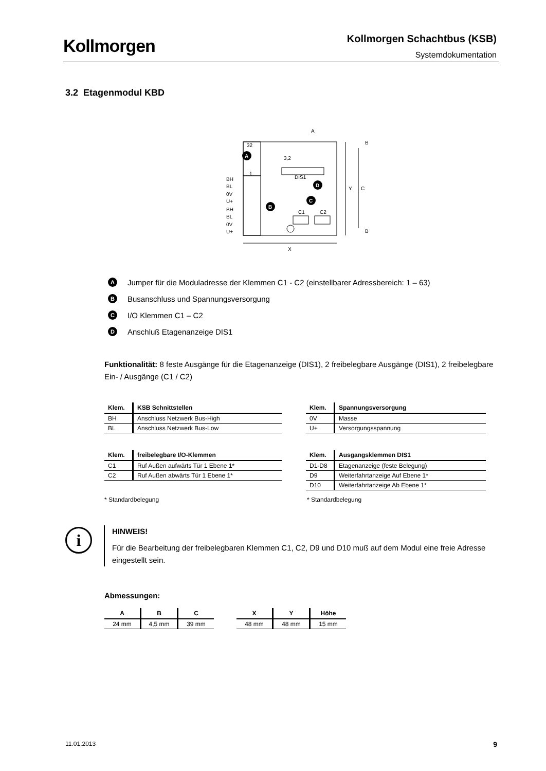Kollmorgen Kollmorgen Schachtbus (KSB)
Systemdokumentation
3.2 Etagenmodul KBD
32
1
A
BH
BL
0V
U+
BH
BL
0V
U+
DIS1
D
C
B
C1
C2
A
3,2
X
Y
C
B
B
A Jumper für die Moduladresse der Klemmen C1 - C2 (einstellbarer Adressbereich: 1 – 63)
B Busanschluss und Spannungsversorgung
C I/O Klemmen C1 – C2
D Anschluß Etagenanzeige DIS1
Funktionalität: 8 feste Ausgänge für die Etagenanzeige (DIS1), 2 freibelegbare Ausgänge (DIS1), 2 freibelegbare Ein- / Ausgänge (C1 / C2)
| Klem. | KSB Schnittstellen |
| --- | --- |
| BH | Anschluss Netzwerk Bus-High |
| BL | Anschluss Netzwerk Bus-Low |
| Klem. | Spannungsversorgung |
| --- | --- |
| 0V | Masse |
| U+ | Versorgungsspannung |
| Klem. | freibelegbare I/O-Klemmen |
| --- | --- |
| C1 | Ruf Außen aufwärts Tür 1 Ebene 1* |
| C2 | Ruf Außen abwärts Tür 1 Ebene 1* |
| Klem. | Ausgangsklemmen DIS1 |
| --- | --- |
| D1-D8 | Etagenanzeige (feste Belegung) |
| D9 | Weiterfahrtanzeige Auf Ebene 1* |
| D10 | Weiterfahrtanzeige Ab Ebene 1* |
* Standardbelegung * Standardbelegung
i
HINWEIS!
Für die Bearbeitung der freibelegbaren Klemmen C1, C2, D9 und D10 muß auf dem Modul eine freie Adresse eingestellt sein.
Abmessungen:
| A | B | C |
| --- | --- | --- |
| 24 mm | 4,5 mm | 39 mm |
| X | Y | Höhe |
| --- | --- | --- |
| 48 mm | 48 mm | 15 mm |
11.01.2013 9